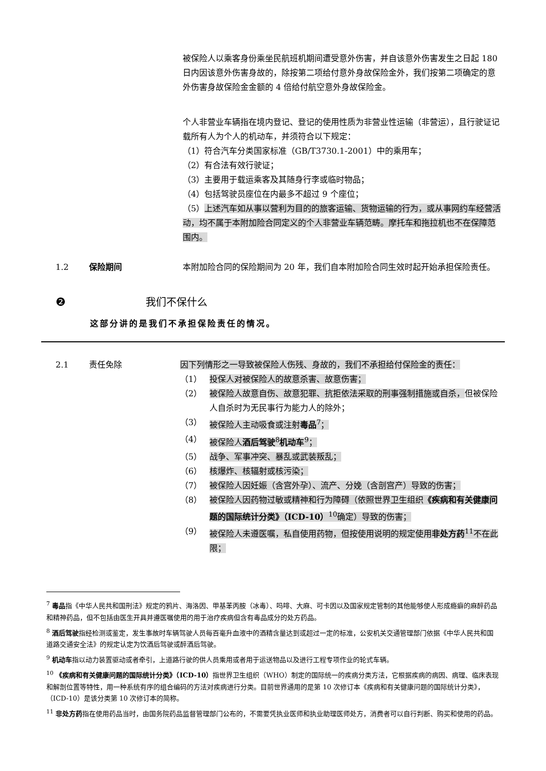被保险人以乘客身份乘坐民航班机期间遭受意外伤害，并自该意外伤害发生之日起 180 日内因该意外伤害身故的，除按第二项给付意外身故保险金外，我们按第二项确定的意外伤害身故保险金金额的 4 倍给付航空意外身故保险金。
个人非营业车辆指在境内登记、登记的使用性质为非营业性运输（非营运），且行驶证记载所有人为个人的机动车，并须符合以下规定：
（1）符合汽车分类国家标准（GB/T3730.1-2001）中的乘用车；
（2）有合法有效行驶证；
（3）主要用于载运乘客及其随身行李或临时物品；
（4）包括驾驶员座位在内最多不超过 9 个座位；
（5）上述汽车如从事以营利为目的的旅客运输、货物运输的行为，或从事网约车经营活动，均不属于本附加险合同定义的个人非营业车辆范畴。摩托车和拖拉机也不在保障范围内。
1.2 保险期间 本附加险合同的保险期间为 20 年，我们自本附加险合同生效时起开始承担保险责任。
❷ 我们不保什么
这部分讲的是我们不承担保险责任的情况。
2.1 责任免除 因下列情形之一导致被保险人伤残、身故的，我们不承担给付保险金的责任：
（1） 投保人对被保险人的故意杀害、故意伤害；
（2） 被保险人故意自伤、故意犯罪、抗拒依法采取的刑事强制措施或自杀，但被保险人自杀时为无民事行为能力人的除外；
（3） 被保险人主动吸食或注射毒品<sup>7</sup>；
（4） 被保险人酒后驾驶<sup>8</sup>机动车<sup>9</sup>；
（5） 战争、军事冲突、暴乱或武装叛乱；
（6） 核爆炸、核辐射或核污染；
（7） 被保险人因妊娠（含宫外孕）、流产、分娩（含剖宫产）导致的伤害；
（8） 被保险人因药物过敏或精神和行为障碍（依照世界卫生组织《疾病和有关健康问题的国际统计分类》（ICD-10）<sup>10</sup>确定）导致的伤害；
（9） 被保险人未遵医嘱，私自使用药物，但按使用说明的规定使用非处方药<sup>11</sup>不在此限；
<sup>7</sup> 毒品指《中华人民共和国刑法》规定的鸦片、海洛因、甲基苯丙胺（冰毒）、吗啡、大麻、可卡因以及国家规定管制的其他能够使人形成瘾癖的麻醉药品和精神药品，但不包括由医生开具并遵医嘱使用的用于治疗疾病但含有毒品成分的处方药品。
<sup>8</sup> 酒后驾驶指经检测或鉴定，发生事故时车辆驾驶人员每百毫升血液中的酒精含量达到或超过一定的标准，公安机关交通管理部门依据《中华人民共和国道路交通安全法》的规定认定为饮酒后驾驶或醉酒后驾驶。
<sup>9</sup> 机动车指以动力装置驱动或者牵引，上道路行驶的供人员乘用或者用于运送物品以及进行工程专项作业的轮式车辆。
<sup>10</sup> 《疾病和有关健康问题的国际统计分类》（ICD-10）指世界卫生组织（WHO）制定的国际统一的疾病分类方法，它根据疾病的病因、病理、临床表现和解剖位置等特性，用一种系统有序的组合编码的方法对疾病进行分类。目前世界通用的是第 10 次修订本《疾病和有关健康问题的国际统计分类》，（ICD-10）是该分类第 10 次修订本的简称。
<sup>11</sup> 非处方药指在使用药品当时，由国务院药品监督管理部门公布的，不需要凭执业医师和执业助理医师处方，消费者可以自行判断、购买和使用的药品。